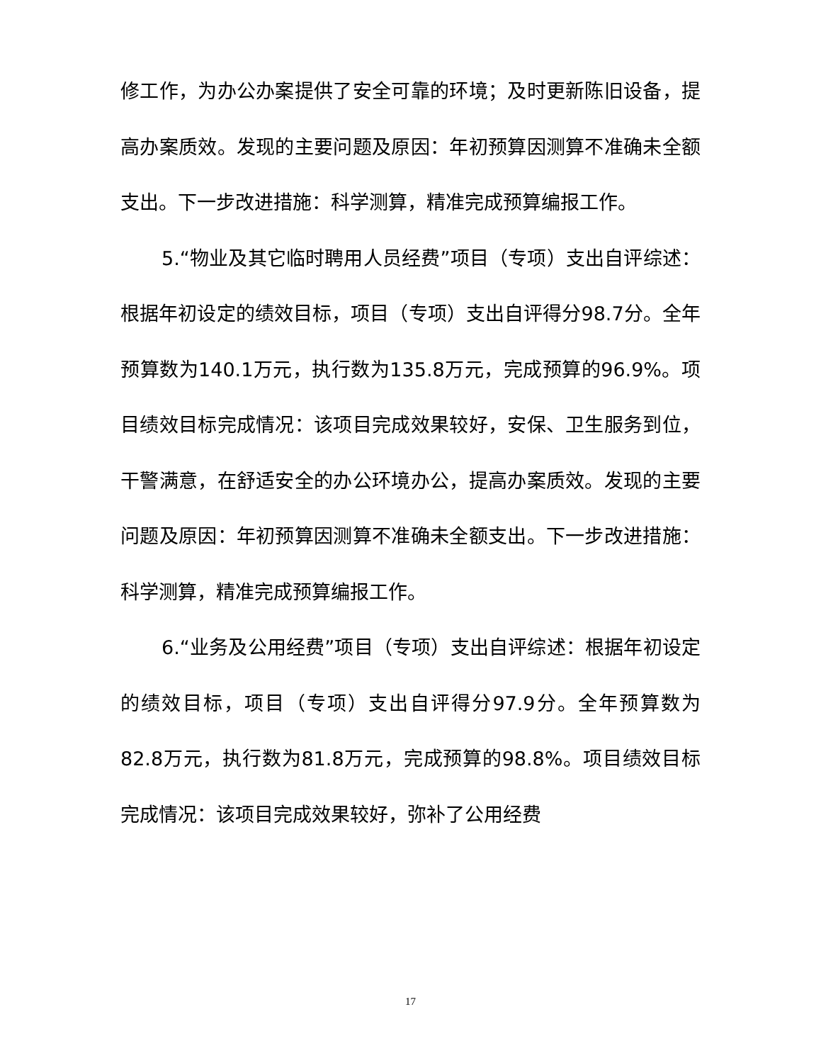修工作，为办公办案提供了安全可靠的环境；及时更新陈旧设备，提高办案质效。发现的主要问题及原因：年初预算因测算不准确未全额支出。下一步改进措施：科学测算，精准完成预算编报工作。
5.“物业及其它临时聘用人员经费”项目（专项）支出自评综述：根据年初设定的绩效目标，项目（专项）支出自评得分98.7分。全年预算数为140.1万元，执行数为135.8万元，完成预算的96.9%。项目绩效目标完成情况：该项目完成效果较好，安保、卫生服务到位，干警满意，在舒适安全的办公环境办公，提高办案质效。发现的主要问题及原因：年初预算因测算不准确未全额支出。下一步改进措施：科学测算，精准完成预算编报工作。
6.“业务及公用经费”项目（专项）支出自评综述：根据年初设定的绩效目标，项目（专项）支出自评得分97.9分。全年预算数为82.8万元，执行数为81.8万元，完成预算的98.8%。项目绩效目标完成情况：该项目完成效果较好，弥补了公用经费
17